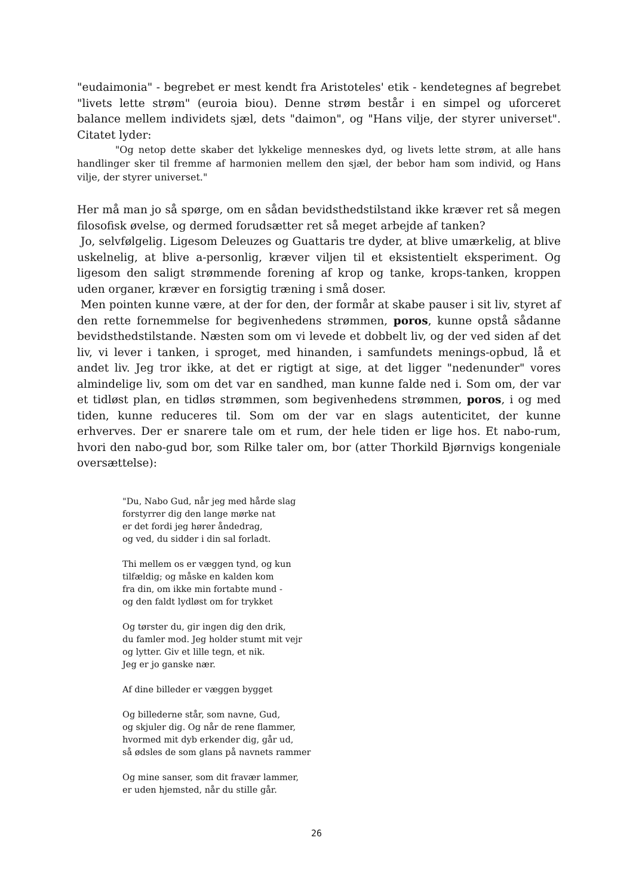"eudaimonia" - begrebet er mest kendt fra Aristoteles' etik - kendetegnes af begrebet "livets lette strøm" (euroia biou). Denne strøm består i en simpel og uforceret balance mellem individets sjæl, dets "daimon", og "Hans vilje, der styrer universet". Citatet lyder:
"Og netop dette skaber det lykkelige menneskes dyd, og livets lette strøm, at alle hans handlinger sker til fremme af harmonien mellem den sjæl, der bebor ham som individ, og Hans vilje, der styrer universet."
Her må man jo så spørge, om en sådan bevidsthedstilstand ikke kræver ret så megen filosofisk øvelse, og dermed forudsætter ret så meget arbejde af tanken?
Jo, selvfølgelig. Ligesom Deleuzes og Guattaris tre dyder, at blive umærkelig, at blive uskelnelig, at blive a-personlig, kræver viljen til et eksistentielt eksperiment. Og ligesom den saligt strømmende forening af krop og tanke, krops-tanken, kroppen uden organer, kræver en forsigtig træning i små doser.
Men pointen kunne være, at der for den, der formår at skabe pauser i sit liv, styret af den rette fornemmelse for begivenhedens strømmen, poros, kunne opstå sådanne bevidsthedstilstande. Næsten som om vi levede et dobbelt liv, og der ved siden af det liv, vi lever i tanken, i sproget, med hinanden, i samfundets menings-opbud, lå et andet liv. Jeg tror ikke, at det er rigtigt at sige, at det ligger "nedenunder" vores almindelige liv, som om det var en sandhed, man kunne falde ned i. Som om, der var et tidløst plan, en tidløs strømmen, som begivenhedens strømmen, poros, i og med tiden, kunne reduceres til. Som om der var en slags autenticitet, der kunne erhverves. Der er snarere tale om et rum, der hele tiden er lige hos. Et nabo-rum, hvori den nabo-gud bor, som Rilke taler om, bor (atter Thorkild Bjørnvigs kongeniale oversættelse):
"Du, Nabo Gud, når jeg med hårde slag
forstyrrer dig den lange mørke nat
er det fordi jeg hører åndedrag,
og ved, du sidder i din sal forladt.
Thi mellem os er væggen tynd, og kun
tilfældig; og måske en kalden kom
fra din, om ikke min fortabte mund -
og den faldt lydløst om for trykket
Og tørster du, gir ingen dig den drik,
du famler mod. Jeg holder stumt mit vejr
og lytter. Giv et lille tegn, et nik.
Jeg er jo ganske nær.
Af dine billeder er væggen bygget
Og billederne står, som navne, Gud,
og skjuler dig. Og når de rene flammer,
hvormed mit dyb erkender dig, går ud,
så ødsles de som glans på navnets rammer
Og mine sanser, som dit fravær lammer,
er uden hjemsted, når du stille går.
26